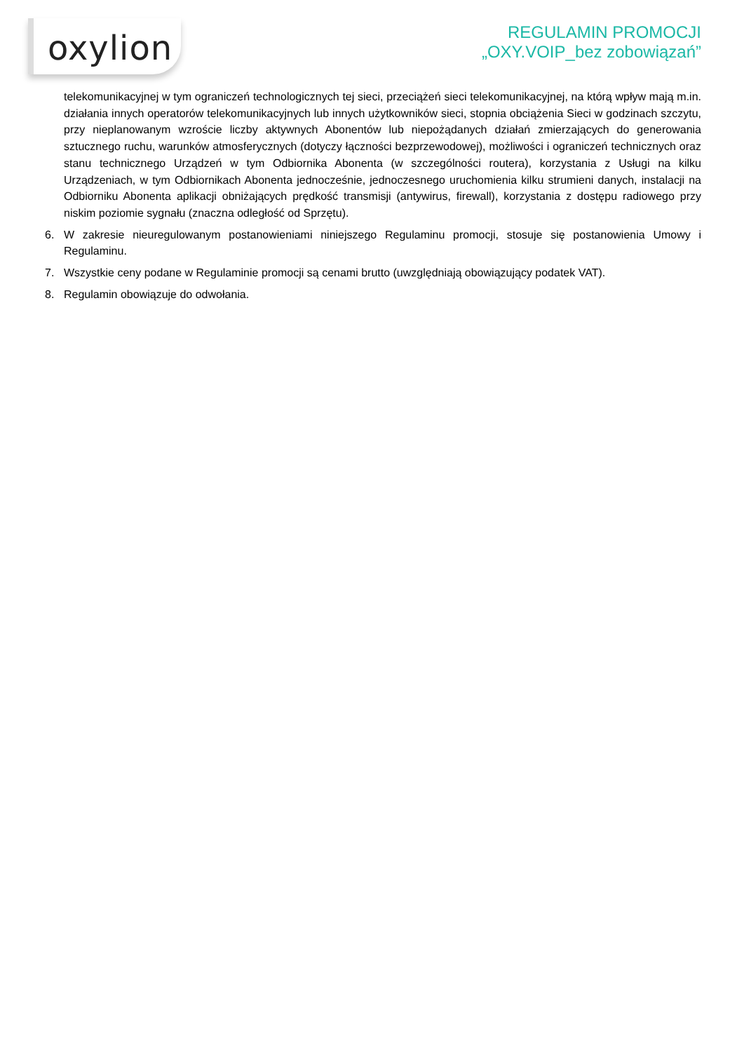oxylion
REGULAMIN PROMOCJI
„OXY.VOIP_bez zobowiązań”
telekomunikacyjnej w tym ograniczeń technologicznych tej sieci, przeciążeń sieci telekomunikacyjnej, na którą wpływ mają m.in. działania innych operatorów telekomunikacyjnych lub innych użytkowników sieci, stopnia obciążenia Sieci w godzinach szczytu, przy nieplanowanym wzroście liczby aktywnych Abonentów lub niepożądanych działań zmierzających do generowania sztucznego ruchu, warunków atmosferycznych (dotyczy łączności bezprzewodowej), możliwości i ograniczeń technicznych oraz stanu technicznego Urządzeń w tym Odbiornika Abonenta (w szczególności routera), korzystania z Usługi na kilku Urządzeniach, w tym Odbiornikach Abonenta jednocześnie, jednoczesnego uruchomienia kilku strumieni danych, instalacji na Odbiorniku Abonenta aplikacji obniżających prędkość transmisji (antywirus, firewall), korzystania z dostępu radiowego przy niskim poziomie sygnału (znaczna odległość od Sprzętu).
6. W zakresie nieuregulowanym postanowieniami niniejszego Regulaminu promocji, stosuje się postanowienia Umowy i Regulaminu.
7. Wszystkie ceny podane w Regulaminie promocji są cenami brutto (uwzględniają obowiązujący podatek VAT).
8. Regulamin obowiązuje do odwołania.